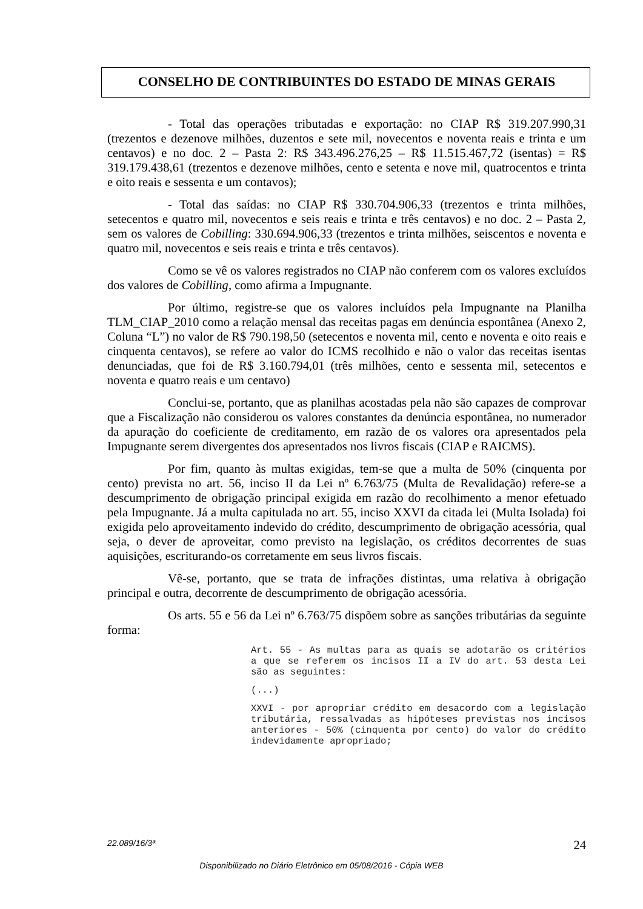CONSELHO DE CONTRIBUINTES DO ESTADO DE MINAS GERAIS
- Total das operações tributadas e exportação: no CIAP R$ 319.207.990,31 (trezentos e dezenove milhões, duzentos e sete mil, novecentos e noventa reais e trinta e um centavos) e no doc. 2 – Pasta 2: R$ 343.496.276,25 – R$ 11.515.467,72 (isentas) = R$ 319.179.438,61 (trezentos e dezenove milhões, cento e setenta e nove mil, quatrocentos e trinta e oito reais e sessenta e um contavos);
- Total das saídas: no CIAP R$ 330.704.906,33 (trezentos e trinta milhões, setecentos e quatro mil, novecentos e seis reais e trinta e três centavos) e no doc. 2 – Pasta 2, sem os valores de Cobilling: 330.694.906,33 (trezentos e trinta milhões, seiscentos e noventa e quatro mil, novecentos e seis reais e trinta e três centavos).
Como se vê os valores registrados no CIAP não conferem com os valores excluídos dos valores de Cobilling, como afirma a Impugnante.
Por último, registre-se que os valores incluídos pela Impugnante na Planilha TLM_CIAP_2010 como a relação mensal das receitas pagas em denúncia espontânea (Anexo 2, Coluna “L”) no valor de R$ 790.198,50 (setecentos e noventa mil, cento e noventa e oito reais e cinquenta centavos), se refere ao valor do ICMS recolhido e não o valor das receitas isentas denunciadas, que foi de R$ 3.160.794,01 (três milhões, cento e sessenta mil, setecentos e noventa e quatro reais e um centavo)
Conclui-se, portanto, que as planilhas acostadas pela não são capazes de comprovar que a Fiscalização não considerou os valores constantes da denúncia espontânea, no numerador da apuração do coeficiente de creditamento, em razão de os valores ora apresentados pela Impugnante serem divergentes dos apresentados nos livros fiscais (CIAP e RAICMS).
Por fim, quanto às multas exigidas, tem-se que a multa de 50% (cinquenta por cento) prevista no art. 56, inciso II da Lei nº 6.763/75 (Multa de Revalidação) refere-se a descumprimento de obrigação principal exigida em razão do recolhimento a menor efetuado pela Impugnante. Já a multa capitulada no art. 55, inciso XXVI da citada lei (Multa Isolada) foi exigida pelo aproveitamento indevido do crédito, descumprimento de obrigação acessória, qual seja, o dever de aproveitar, como previsto na legislação, os créditos decorrentes de suas aquisições, escriturando-os corretamente em seus livros fiscais.
Vê-se, portanto, que se trata de infrações distintas, uma relativa à obrigação principal e outra, decorrente de descumprimento de obrigação acessória.
Os arts. 55 e 56 da Lei nº 6.763/75 dispõem sobre as sanções tributárias da seguinte forma:
Art. 55 - As multas para as quais se adotarão os critérios a que se referem os incisos II a IV do art. 53 desta Lei são as seguintes:
(...)
XXVI - por apropriar crédito em desacordo com a legislação tributária, ressalvadas as hipóteses previstas nos incisos anteriores - 50% (cinquenta por cento) do valor do crédito indevidamente apropriado;
22.089/16/3ª 24
Disponibilizado no Diário Eletrônico em 05/08/2016 - Cópia WEB